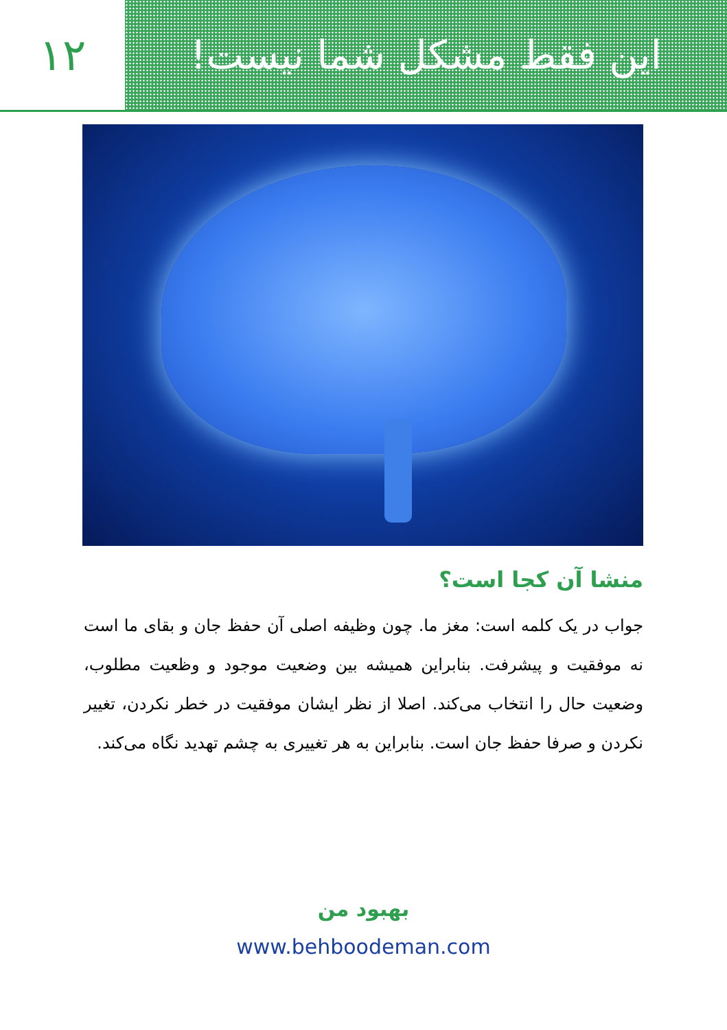۱۲ این فقط مشکل شما نیست!
منشا آن کجا است؟
جواب در یک کلمه است: مغز ما. چون وظیفه اصلی آن حفظ جان و بقای ما است نه موفقیت و پیشرفت. بنابراین همیشه بین وضعیت موجود و وظعیت مطلوب، وضعیت حال را انتخاب می‌کند. اصلا از نظر ایشان موفقیت در خطر نکردن، تغییر نکردن و صرفا حفظ جان است. بنابراین به هر تغییری به چشم تهدید نگاه می‌کند.
بهبود من
www.behboodeman.com